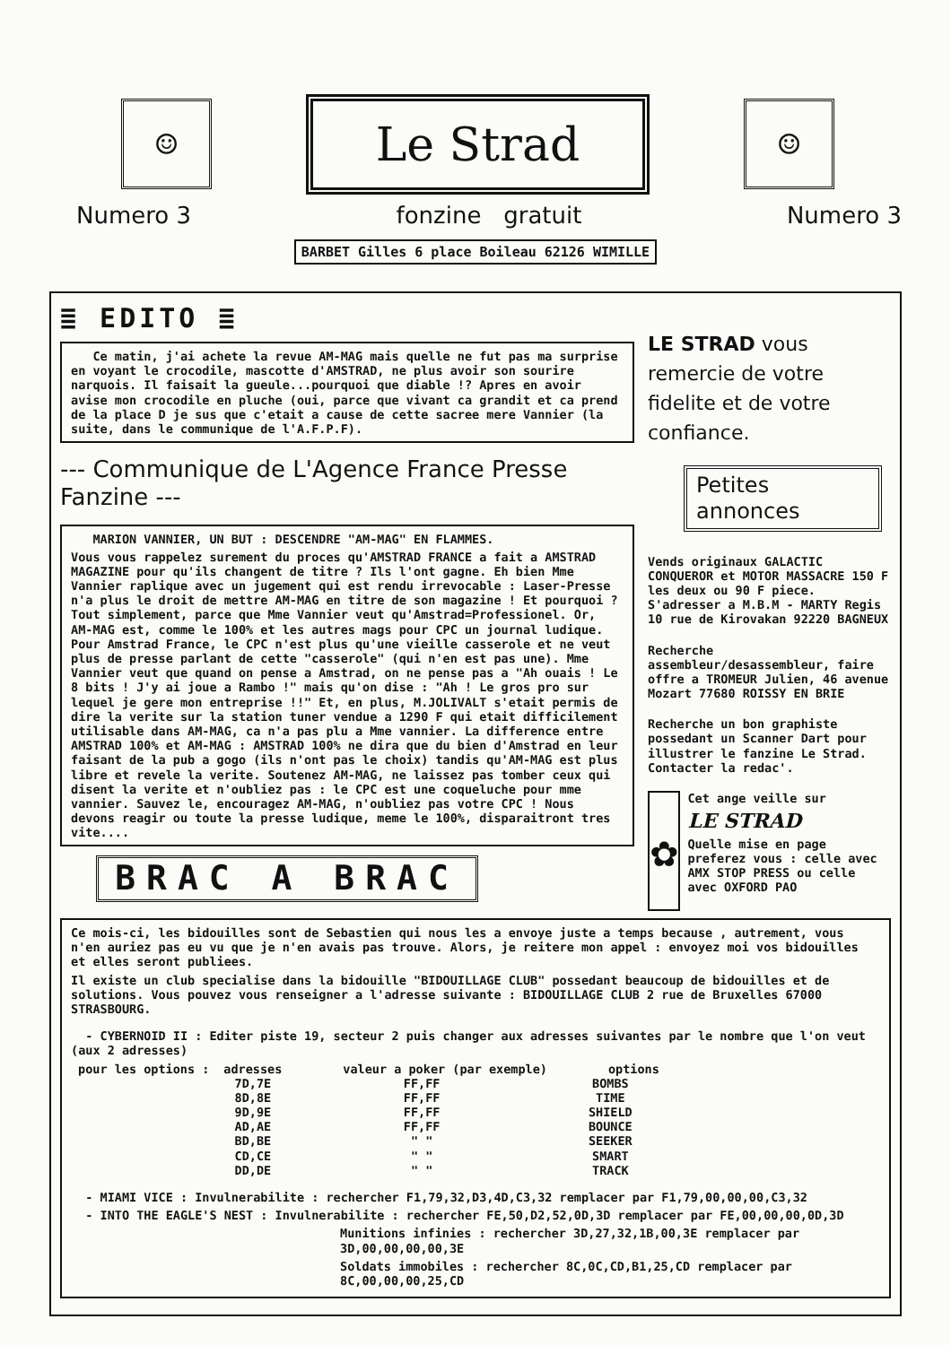☺
Le Strad
☺
Numero 3 fonzine gratuit Numero 3
BARBET Gilles 6 place Boileau 62126 WIMILLE
≣ EDITO ≣
Ce matin, j'ai achete la revue AM-MAG mais quelle ne fut pas ma surprise en voyant le crocodile, mascotte d'AMSTRAD, ne plus avoir son sourire narquois. Il faisait la gueule...pourquoi que diable !? Apres en avoir avise mon crocodile en pluche (oui, parce que vivant ca grandit et ca prend de la place D je sus que c'etait a cause de cette sacree mere Vannier (la suite, dans le communique de l'A.F.P.F).
--- Communique de L'Agence France Presse Fanzine ---
MARION VANNIER, UN BUT : DESCENDRE "AM-MAG" EN FLAMMES.
Vous vous rappelez surement du proces qu'AMSTRAD FRANCE a fait a AMSTRAD MAGAZINE pour qu'ils changent de titre ? Ils l'ont gagne. Eh bien Mme Vannier raplique avec un jugement qui est rendu irrevocable : Laser-Presse n'a plus le droit de mettre AM-MAG en titre de son magazine ! Et pourquoi ? Tout simplement, parce que Mme Vannier veut qu'Amstrad=Professionel. Or, AM-MAG est, comme le 100% et les autres mags pour CPC un journal ludique. Pour Amstrad France, le CPC n'est plus qu'une vieille casserole et ne veut plus de presse parlant de cette "casserole" (qui n'en est pas une). Mme Vannier veut que quand on pense a Amstrad, on ne pense pas a "Ah ouais ! Le 8 bits ! J'y ai joue a Rambo !" mais qu'on dise : "Ah ! Le gros pro sur lequel je gere mon entreprise !!" Et, en plus, M.JOLIVALT s'etait permis de dire la verite sur la station tuner vendue a 1290 F qui etait difficilement utilisable dans AM-MAG, ca n'a pas plu a Mme vannier. La difference entre AMSTRAD 100% et AM-MAG : AMSTRAD 100% ne dira que du bien d'Amstrad en leur faisant de la pub a gogo (ils n'ont pas le choix) tandis qu'AM-MAG est plus libre et revele la verite. Soutenez AM-MAG, ne laissez pas tomber ceux qui disent la verite et n'oubliez pas : le CPC est une coqueluche pour mme vannier. Sauvez le, encouragez AM-MAG, n'oubliez pas votre CPC ! Nous devons reagir ou toute la presse ludique, meme le 100%, disparaitront tres vite....
BRAC A BRAC
LE STRAD vous remercie de votre fidelite et de votre confiance.
Petites annonces
Vends originaux GALACTIC CONQUEROR et MOTOR MASSACRE 150 F les deux ou 90 F piece. S'adresser a M.B.M - MARTY Regis 10 rue de Kirovakan 92220 BAGNEUX
Recherche assembleur/desassembleur, faire offre a TROMEUR Julien, 46 avenue Mozart 77680 ROISSY EN BRIE
Recherche un bon graphiste possedant un Scanner Dart pour illustrer le fanzine Le Strad. Contacter la redac'.
✿
Cet ange veille sur
LE STRAD
Quelle mise en page preferez vous : celle avec AMX STOP PRESS ou celle avec OXFORD PAO
Ce mois-ci, les bidouilles sont de Sebastien qui nous les a envoye juste a temps because , autrement, vous n'en auriez pas eu vu que je n'en avais pas trouve. Alors, je reitere mon appel : envoyez moi vos bidouilles et elles seront publiees.
Il existe un club specialise dans la bidouille "BIDOUILLAGE CLUB" possedant beaucoup de bidouilles et de solutions. Vous pouvez vous renseigner a l'adresse suivante : BIDOUILLAGE CLUB 2 rue de Bruxelles 67000 STRASBOURG.
- CYBERNOID II : Editer piste 19, secteur 2 puis changer aux adresses suivantes par le nombre que l'on veut (aux 2 adresses)
| pour les options : | adresses | valeur a poker (par exemple) | options |
| --- | --- | --- | --- |
| | 7D,7E | FF,FF | BOMBS |
| | 8D,8E | FF,FF | TIME |
| | 9D,9E | FF,FF | SHIELD |
| | AD,AE | FF,FF | BOUNCE |
| | BD,BE | " " | SEEKER |
| | CD,CE | " " | SMART |
| | DD,DE | " " | TRACK |
- MIAMI VICE : Invulnerabilite : rechercher F1,79,32,D3,4D,C3,32 remplacer par F1,79,00,00,00,C3,32
- INTO THE EAGLE'S NEST : Invulnerabilite : rechercher FE,50,D2,52,0D,3D remplacer par FE,00,00,00,0D,3D
Munitions infinies : rechercher 3D,27,32,1B,00,3E remplacer par 3D,00,00,00,00,3E
Soldats immobiles : rechercher 8C,0C,CD,B1,25,CD remplacer par 8C,00,00,00,25,CD